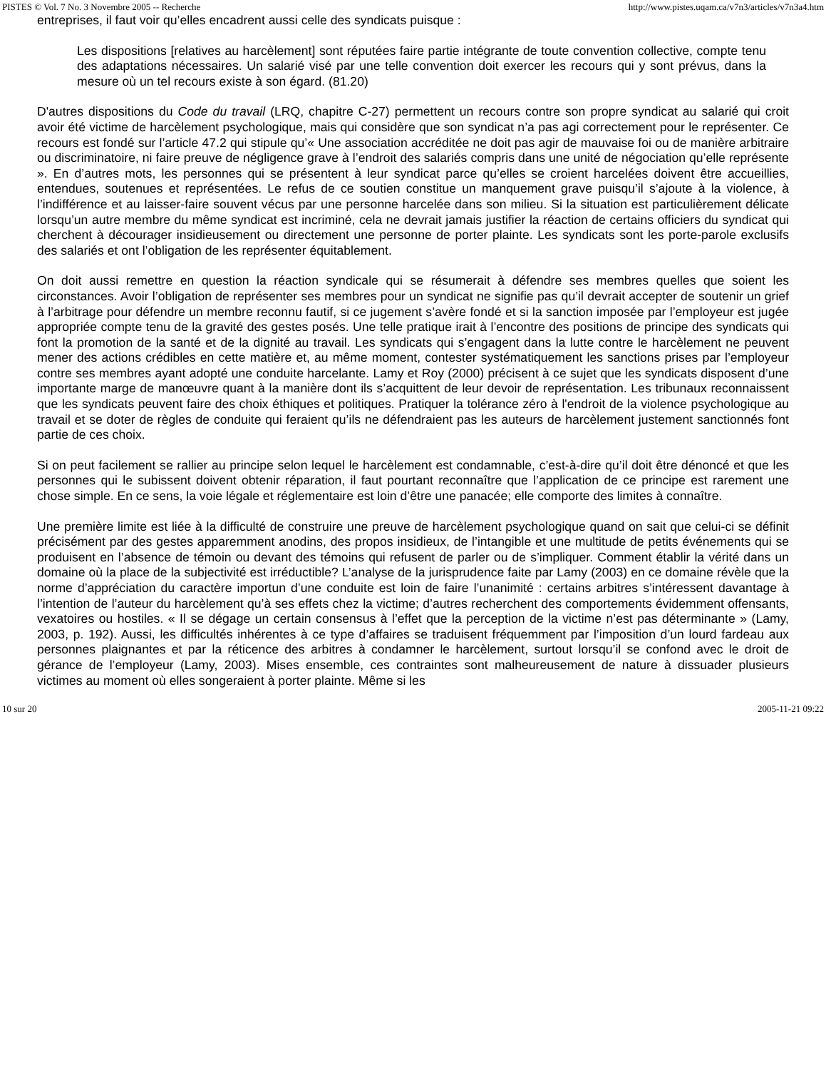PISTES © Vol. 7 No. 3 Novembre 2005 -- Recherche http://www.pistes.uqam.ca/v7n3/articles/v7n3a4.htm
entreprises, il faut voir qu’elles encadrent aussi celle des syndicats puisque :
Les dispositions [relatives au harcèlement] sont réputées faire partie intégrante de toute convention collective, compte tenu des adaptations nécessaires. Un salarié visé par une telle convention doit exercer les recours qui y sont prévus, dans la mesure où un tel recours existe à son égard. (81.20)
D'autres dispositions du Code du travail (LRQ, chapitre C-27) permettent un recours contre son propre syndicat au salarié qui croit avoir été victime de harcèlement psychologique, mais qui considère que son syndicat n’a pas agi correctement pour le représenter. Ce recours est fondé sur l’article 47.2 qui stipule qu’« Une association accréditée ne doit pas agir de mauvaise foi ou de manière arbitraire ou discriminatoire, ni faire preuve de négligence grave à l’endroit des salariés compris dans une unité de négociation qu’elle représente ». En d’autres mots, les personnes qui se présentent à leur syndicat parce qu’elles se croient harcelées doivent être accueillies, entendues, soutenues et représentées. Le refus de ce soutien constitue un manquement grave puisqu’il s’ajoute à la violence, à l’indifférence et au laisser-faire souvent vécus par une personne harcelée dans son milieu. Si la situation est particulièrement délicate lorsqu’un autre membre du même syndicat est incriminé, cela ne devrait jamais justifier la réaction de certains officiers du syndicat qui cherchent à décourager insidieusement ou directement une personne de porter plainte. Les syndicats sont les porte-parole exclusifs des salariés et ont l’obligation de les représenter équitablement.
On doit aussi remettre en question la réaction syndicale qui se résumerait à défendre ses membres quelles que soient les circonstances. Avoir l’obligation de représenter ses membres pour un syndicat ne signifie pas qu’il devrait accepter de soutenir un grief à l’arbitrage pour défendre un membre reconnu fautif, si ce jugement s’avère fondé et si la sanction imposée par l’employeur est jugée appropriée compte tenu de la gravité des gestes posés. Une telle pratique irait à l’encontre des positions de principe des syndicats qui font la promotion de la santé et de la dignité au travail. Les syndicats qui s’engagent dans la lutte contre le harcèlement ne peuvent mener des actions crédibles en cette matière et, au même moment, contester systématiquement les sanctions prises par l’employeur contre ses membres ayant adopté une conduite harcelante. Lamy et Roy (2000) précisent à ce sujet que les syndicats disposent d’une importante marge de manœuvre quant à la manière dont ils s’acquittent de leur devoir de représentation. Les tribunaux reconnaissent que les syndicats peuvent faire des choix éthiques et politiques. Pratiquer la tolérance zéro à l'endroit de la violence psychologique au travail et se doter de règles de conduite qui feraient qu’ils ne défendraient pas les auteurs de harcèlement justement sanctionnés font partie de ces choix.
Si on peut facilement se rallier au principe selon lequel le harcèlement est condamnable, c’est-à-dire qu’il doit être dénoncé et que les personnes qui le subissent doivent obtenir réparation, il faut pourtant reconnaître que l’application de ce principe est rarement une chose simple. En ce sens, la voie légale et réglementaire est loin d’être une panacée; elle comporte des limites à connaître.
Une première limite est liée à la difficulté de construire une preuve de harcèlement psychologique quand on sait que celui-ci se définit précisément par des gestes apparemment anodins, des propos insidieux, de l’intangible et une multitude de petits événements qui se produisent en l’absence de témoin ou devant des témoins qui refusent de parler ou de s’impliquer. Comment établir la vérité dans un domaine où la place de la subjectivité est irréductible? L’analyse de la jurisprudence faite par Lamy (2003) en ce domaine révèle que la norme d’appréciation du caractère importun d’une conduite est loin de faire l’unanimité : certains arbitres s’intéressent davantage à l’intention de l’auteur du harcèlement qu’à ses effets chez la victime; d’autres recherchent des comportements évidemment offensants, vexatoires ou hostiles. « Il se dégage un certain consensus à l’effet que la perception de la victime n’est pas déterminante » (Lamy, 2003, p. 192). Aussi, les difficultés inhérentes à ce type d’affaires se traduisent fréquemment par l’imposition d’un lourd fardeau aux personnes plaignantes et par la réticence des arbitres à condamner le harcèlement, surtout lorsqu’il se confond avec le droit de gérance de l’employeur (Lamy, 2003). Mises ensemble, ces contraintes sont malheureusement de nature à dissuader plusieurs victimes au moment où elles songeraient à porter plainte. Même si les
10 sur 20 2005-11-21 09:22